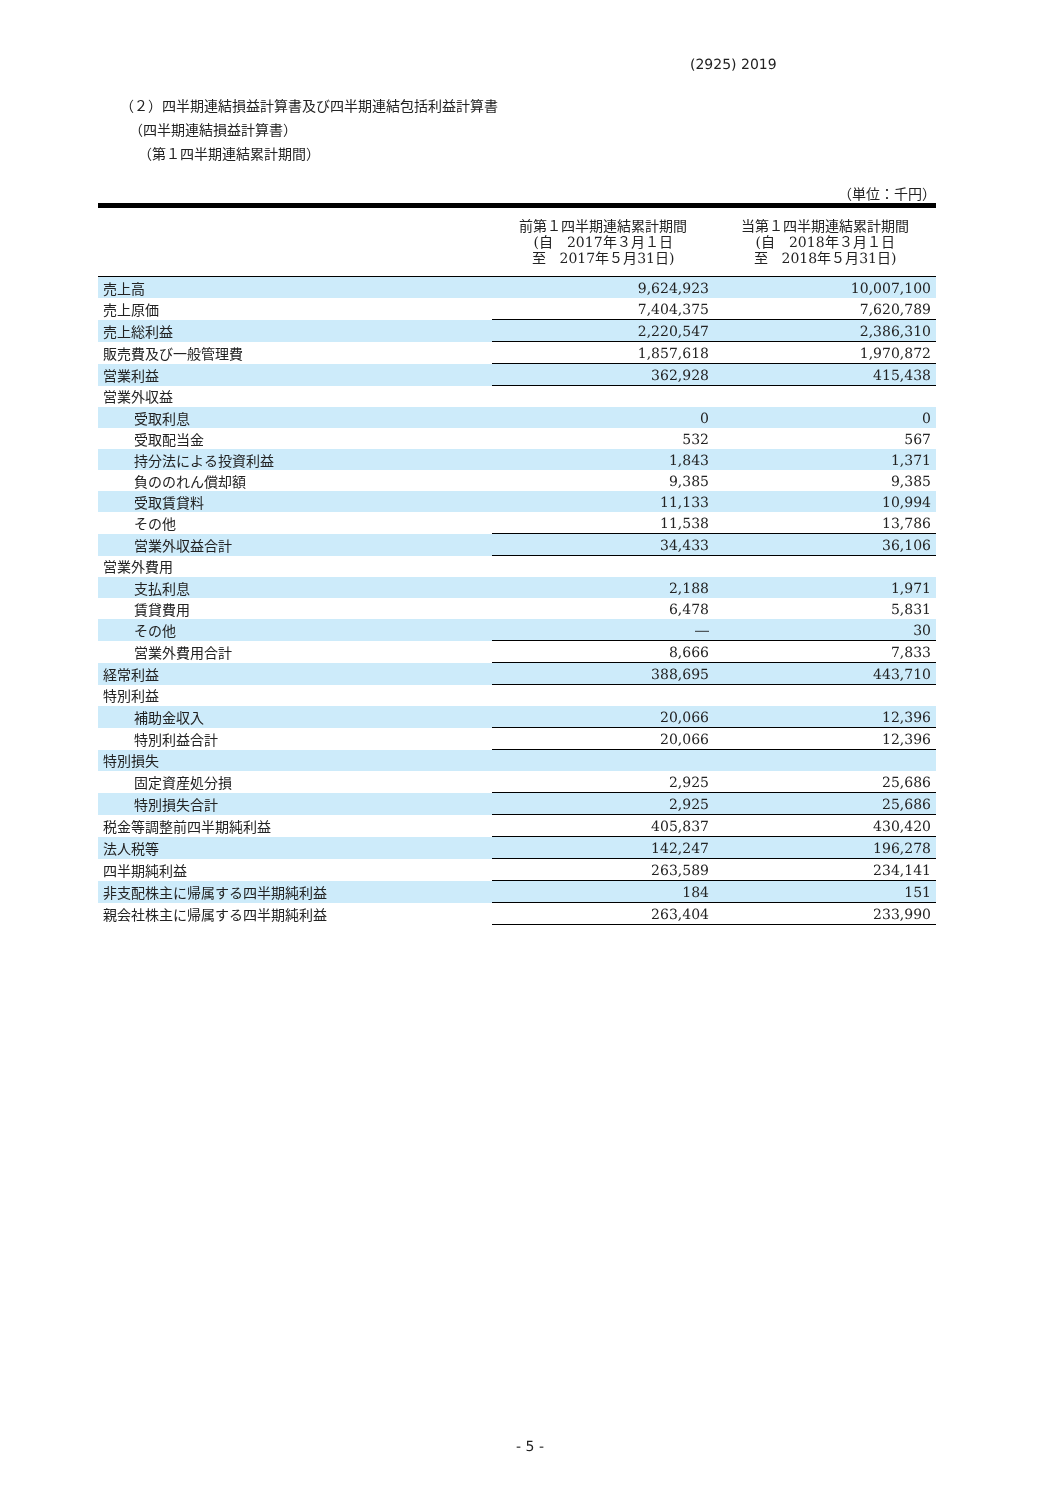(2925) 2019
（２）四半期連結損益計算書及び四半期連結包括利益計算書
（四半期連結損益計算書）
（第１四半期連結累計期間）
| （単位：千円） | | |
| | 前第１四半期連結累計期間 (自 2017年３月１日 至 2017年５月31日) | 当第１四半期連結累計期間 (自 2018年３月１日 至 2018年５月31日) |
| 売上高 | 9,624,923 | 10,007,100 |
| 売上原価 | 7,404,375 | 7,620,789 |
| 売上総利益 | 2,220,547 | 2,386,310 |
| 販売費及び一般管理費 | 1,857,618 | 1,970,872 |
| 営業利益 | 362,928 | 415,438 |
| 営業外収益 | | |
| 受取利息 | 0 | 0 |
| 受取配当金 | 532 | 567 |
| 持分法による投資利益 | 1,843 | 1,371 |
| 負ののれん償却額 | 9,385 | 9,385 |
| 受取賃貸料 | 11,133 | 10,994 |
| その他 | 11,538 | 13,786 |
| 営業外収益合計 | 34,433 | 36,106 |
| 営業外費用 | | |
| 支払利息 | 2,188 | 1,971 |
| 賃貸費用 | 6,478 | 5,831 |
| その他 | ― | 30 |
| 営業外費用合計 | 8,666 | 7,833 |
| 経常利益 | 388,695 | 443,710 |
| 特別利益 | | |
| 補助金収入 | 20,066 | 12,396 |
| 特別利益合計 | 20,066 | 12,396 |
| 特別損失 | | |
| 固定資産処分損 | 2,925 | 25,686 |
| 特別損失合計 | 2,925 | 25,686 |
| 税金等調整前四半期純利益 | 405,837 | 430,420 |
| 法人税等 | 142,247 | 196,278 |
| 四半期純利益 | 263,589 | 234,141 |
| 非支配株主に帰属する四半期純利益 | 184 | 151 |
| 親会社株主に帰属する四半期純利益 | 263,404 | 233,990 |
- 5 -